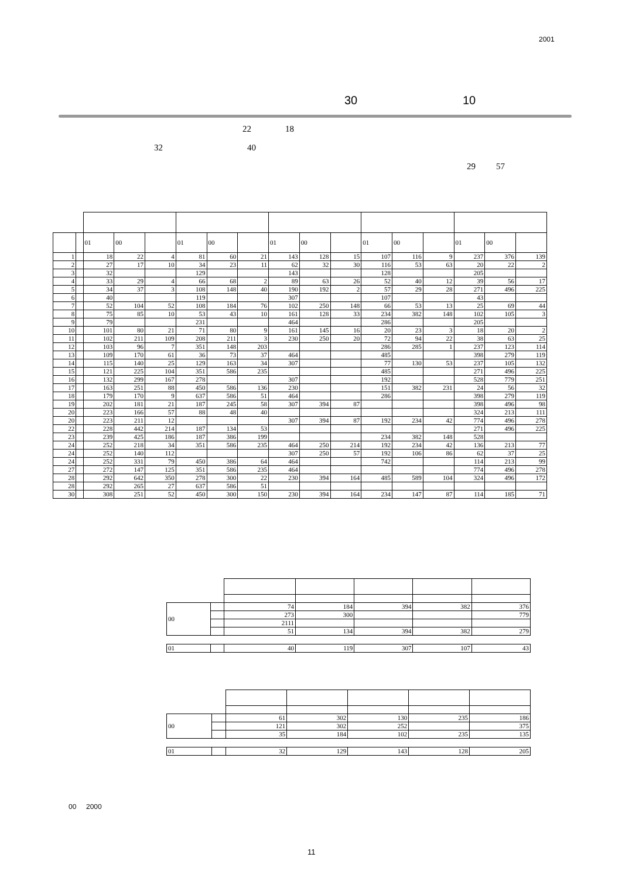2001
30 10
22 18
32 40
29 57
| | | 01 | 00 | | 01 | 00 | | 01 | 00 | | 01 | 00 | | 01 | 00 | |
| 1 | | 18 | 22 | 4 | 81 | 60 | 21 | 143 | 128 | 15 | 107 | 116 | 9 | 237 | 376 | 139 |
| 2 | | 27 | 17 | 10 | 34 | 23 | 11 | 62 | 32 | 30 | 116 | 53 | 63 | 20 | 22 | 2 |
| 3 | | 32 | | | 129 | | | 143 | | | 128 | | | 205 | | |
| 4 | | 33 | 29 | 4 | 66 | 68 | 2 | 89 | 63 | 26 | 52 | 40 | 12 | 39 | 56 | 17 |
| 5 | | 34 | 37 | 3 | 108 | 148 | 40 | 190 | 192 | 2 | 57 | 29 | 28 | 271 | 496 | 225 |
| 6 | | 40 | | | 119 | | | 307 | | | 107 | | | 43 | | |
| 7 | | 52 | 104 | 52 | 108 | 184 | 76 | 102 | 250 | 148 | 66 | 53 | 13 | 25 | 69 | 44 |
| 8 | | 75 | 85 | 10 | 53 | 43 | 10 | 161 | 128 | 33 | 234 | 382 | 148 | 102 | 105 | 3 |
| 9 | | 79 | | | 231 | | | 464 | | | 286 | | | 205 | | |
| 10 | | 101 | 80 | 21 | 71 | 80 | 9 | 161 | 145 | 16 | 20 | 23 | 3 | 18 | 20 | 2 |
| 11 | | 102 | 211 | 109 | 208 | 211 | 3 | 230 | 250 | 20 | 72 | 94 | 22 | 38 | 63 | 25 |
| 12 | | 103 | 96 | 7 | 351 | 148 | 203 | | | | 286 | 285 | 1 | 237 | 123 | 114 |
| 13 | | 109 | 170 | 61 | 36 | 73 | 37 | 464 | | | 485 | | | 398 | 279 | 119 |
| 14 | | 115 | 140 | 25 | 129 | 163 | 34 | 307 | | | 77 | 130 | 53 | 237 | 105 | 132 |
| 15 | | 121 | 225 | 104 | 351 | 586 | 235 | | | | 485 | | | 271 | 496 | 225 |
| 16 | | 132 | 299 | 167 | 278 | | | 307 | | | 192 | | | 528 | 779 | 251 |
| 17 | | 163 | 251 | 88 | 450 | 586 | 136 | 230 | | | 151 | 382 | 231 | 24 | 56 | 32 |
| 18 | | 179 | 170 | 9 | 637 | 586 | 51 | 464 | | | 286 | | | 398 | 279 | 119 |
| 19 | | 202 | 181 | 21 | 187 | 245 | 58 | 307 | 394 | 87 | | | | 398 | 496 | 98 |
| 20 | | 223 | 166 | 57 | 88 | 48 | 40 | | | | | | | 324 | 213 | 111 |
| 20 | | 223 | 211 | 12 | | | | 307 | 394 | 87 | 192 | 234 | 42 | 774 | 496 | 278 |
| 22 | | 228 | 442 | 214 | 187 | 134 | 53 | | | | | | | 271 | 496 | 225 |
| 23 | | 239 | 425 | 186 | 187 | 386 | 199 | | | | 234 | 382 | 148 | 528 | | |
| 24 | | 252 | 218 | 34 | 351 | 586 | 235 | 464 | 250 | 214 | 192 | 234 | 42 | 136 | 213 | 77 |
| 24 | | 252 | 140 | 112 | | | | 307 | 250 | 57 | 192 | 106 | 86 | 62 | 37 | 25 |
| 24 | | 252 | 331 | 79 | 450 | 386 | 64 | 464 | | | 742 | | | 114 | 213 | 99 |
| 27 | | 272 | 147 | 125 | 351 | 586 | 235 | 464 | | | | | | 774 | 496 | 278 |
| 28 | | 292 | 642 | 350 | 278 | 300 | 22 | 230 | 394 | 164 | 485 | 589 | 104 | 324 | 496 | 172 |
| 28 | | 292 | 265 | 27 | 637 | 586 | 51 | | | | | | | | | |
| 30 | | 308 | 251 | 52 | 450 | 300 | 150 | 230 | 394 | 164 | 234 | 147 | 87 | 114 | 185 | 71 |
| 00 | | 74 | 184 | 394 | 382 | 376 |
| | | 273 | 300 | | | 779 |
| | | 2111 | | | | |
| | | 51 | 134 | 394 | 382 | 279 |
| 01 | | 40 | 119 | 307 | 107 | 43 |
| 00 | | 61 | 302 | 130 | 235 | 186 |
| | | 121 | 302 | 252 | | 375 |
| | | 35 | 184 | 102 | 235 | 135 |
| 01 | | 32 | 129 | 143 | 128 | 205 |
00 2000
11